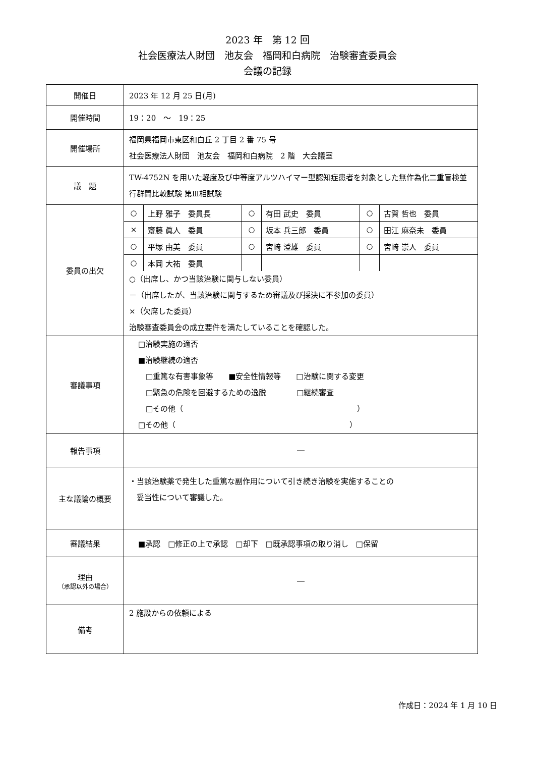2023 年　第 12 回
社会医療法人財団　池友会　福岡和白病院　治験審査委員会
会議の記録
| 開催日 | 2023 年 12 月 25 日(月) |
| 開催時間 | 19：20 ～ 19：25 |
| 開催場所 | 福岡県福岡市東区和白丘 2 丁目 2 番 75 号 社会医療法人財団 池友会 福岡和白病院 2 階 大会議室 |
| 議 題 | TW-4752N を用いた軽度及び中等度アルツハイマー型認知症患者を対象とした無作為化二重盲検並行群間比較試験 第Ⅲ相試験 |
| 委員の出欠 | / ○ / 上野 雅子 委員長 / ○ / 有田 武史 委員 / ○ / 古賀 哲也 委員 / / × / 齋藤 眞人 委員 / ○ / 坂本 兵三郎 委員 / ○ / 田江 麻奈未 委員 / / ○ / 平塚 由美 委員 / ○ / 宮﨑 澄雄 委員 / ○ / 宮﨑 崇人 委員 / / ○ / 本岡 大祐 委員 / / / / / ○（出席し、かつ当該治験に関与しない委員） －（出席したが、当該治験に関与するため審議及び採決に不参加の委員） ×（欠席した委員） 治験審査委員会の成立要件を満たしていることを確認した。 |
| 審議事項 | □治験実施の適否 ■治験継続の適否 □重篤な有害事象等 ■安全性情報等 □治験に関する変更 □緊急の危険を回避するための逸脱 □継続審査 □その他（ ） □その他（ ） |
| 報告事項 | ― |
| 主な議論の概要 | ・当該治験薬で発生した重篤な副作用について引き続き治験を実施することの 妥当性について審議した。 |
| 審議結果 | ■承認 □修正の上で承認 □却下 □既承認事項の取り消し □保留 |
| 理由 （承認以外の場合） | ― |
| 備考 | 2 施設からの依頼による |
作成日：2024 年 1 月 10 日